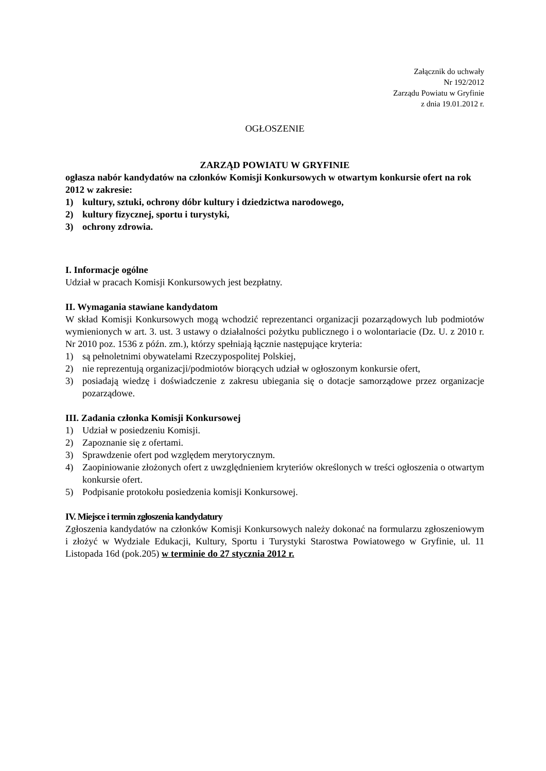Załącznik do uchwały
Nr 192/2012
Zarządu Powiatu w Gryfinie
z dnia 19.01.2012 r.
OGŁOSZENIE
ZARZĄD POWIATU W GRYFINIE
ogłasza nabór kandydatów na członków Komisji Konkursowych w otwartym konkursie ofert na rok 2012 w zakresie:
1) kultury, sztuki, ochrony dóbr kultury i dziedzictwa narodowego,
2) kultury fizycznej, sportu i turystyki,
3) ochrony zdrowia.
I. Informacje ogólne
Udział w pracach Komisji Konkursowych jest bezpłatny.
II. Wymagania stawiane kandydatom
W skład Komisji Konkursowych mogą wchodzić reprezentanci organizacji pozarządowych lub podmiotów wymienionych w art. 3. ust. 3 ustawy o działalności pożytku publicznego i o wolontariacie (Dz. U. z 2010 r. Nr 2010 poz. 1536 z późn. zm.), którzy spełniają łącznie następujące kryteria:
1) są pełnoletnimi obywatelami Rzeczypospolitej Polskiej,
2) nie reprezentują organizacji/podmiotów biorących udział w ogłoszonym konkursie ofert,
3) posiadają wiedzę i doświadczenie z zakresu ubiegania się o dotacje samorządowe przez organizacje pozarządowe.
III. Zadania członka Komisji Konkursowej
1) Udział w posiedzeniu Komisji.
2) Zapoznanie się z ofertami.
3) Sprawdzenie ofert pod względem merytorycznym.
4) Zaopiniowanie złożonych ofert z uwzględnieniem kryteriów określonych w treści ogłoszenia o otwartym konkursie ofert.
5) Podpisanie protokołu posiedzenia komisji Konkursowej.
IV. Miejsce i termin zgłoszenia kandydatury
Zgłoszenia kandydatów na członków Komisji Konkursowych należy dokonać na formularzu zgłoszeniowym i złożyć w Wydziale Edukacji, Kultury, Sportu i Turystyki Starostwa Powiatowego w Gryfinie, ul. 11 Listopada 16d (pok.205) w terminie do 27 stycznia 2012 r.